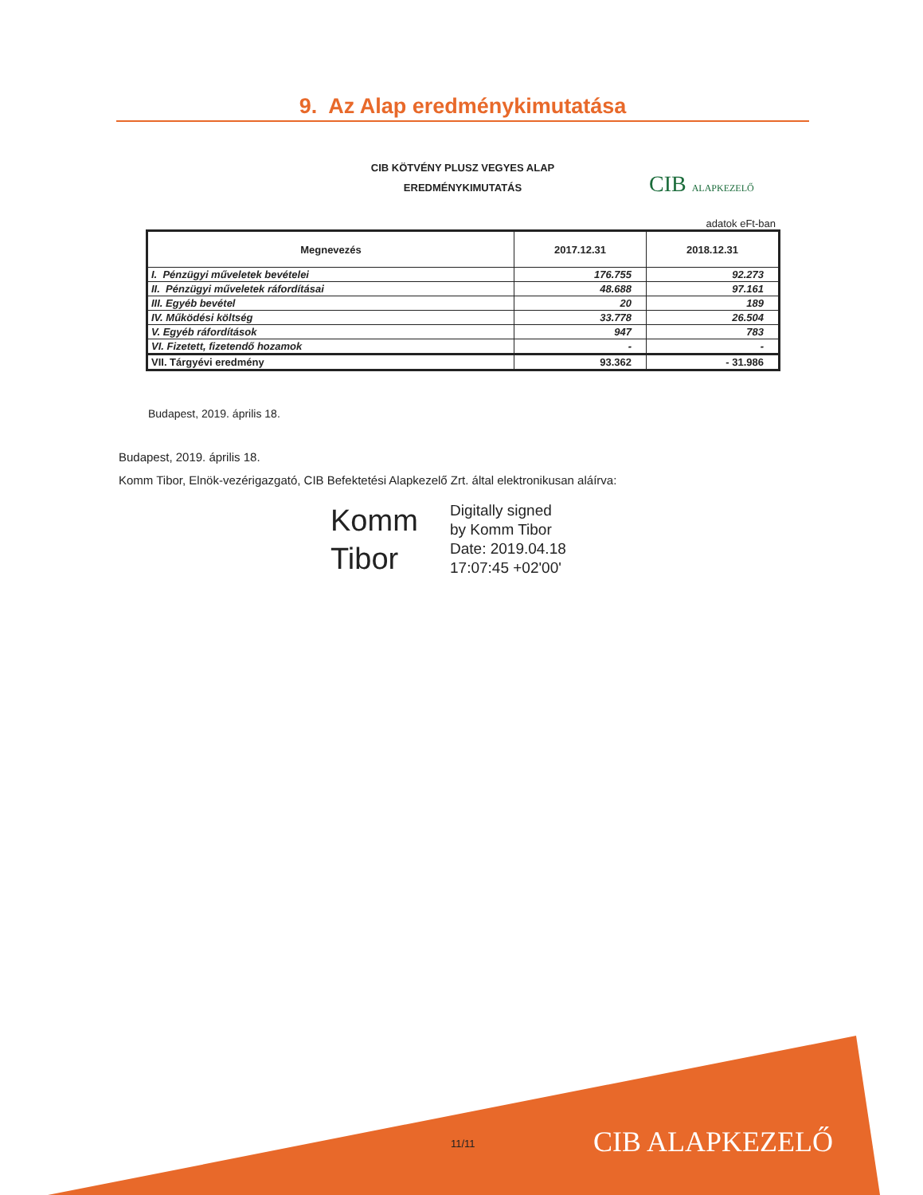9. Az Alap eredménykimutatása
CIB KÖTVÉNY PLUSZ VEGYES ALAP
EREDMÉNYKIMUTATÁS
CIB ALAPKEZELŐ
adatok eFt-ban
| Megnevezés | 2017.12.31 | 2018.12.31 |
| --- | --- | --- |
| I. Pénzügyi műveletek bevételei | 176.755 | 92.273 |
| II. Pénzügyi műveletek ráfordításai | 48.688 | 97.161 |
| III. Egyéb bevétel | 20 | 189 |
| IV. Működési költség | 33.778 | 26.504 |
| V. Egyéb ráfordítások | 947 | 783 |
| VI. Fizetett, fizetendő hozamok | - | - |
| VII. Tárgyévi eredmény | 93.362 | - 31.986 |
Budapest, 2019. április 18.
Budapest, 2019. április 18.
Komm Tibor, Elnök-vezérigazgató, CIB Befektetési Alapkezelő Zrt. által elektronikusan aláírva:
Komm
Tibor
Digitally signed
by Komm Tibor
Date: 2019.04.18
17:07:45 +02'00'
11/11 CIB ALAPKEZELŐ